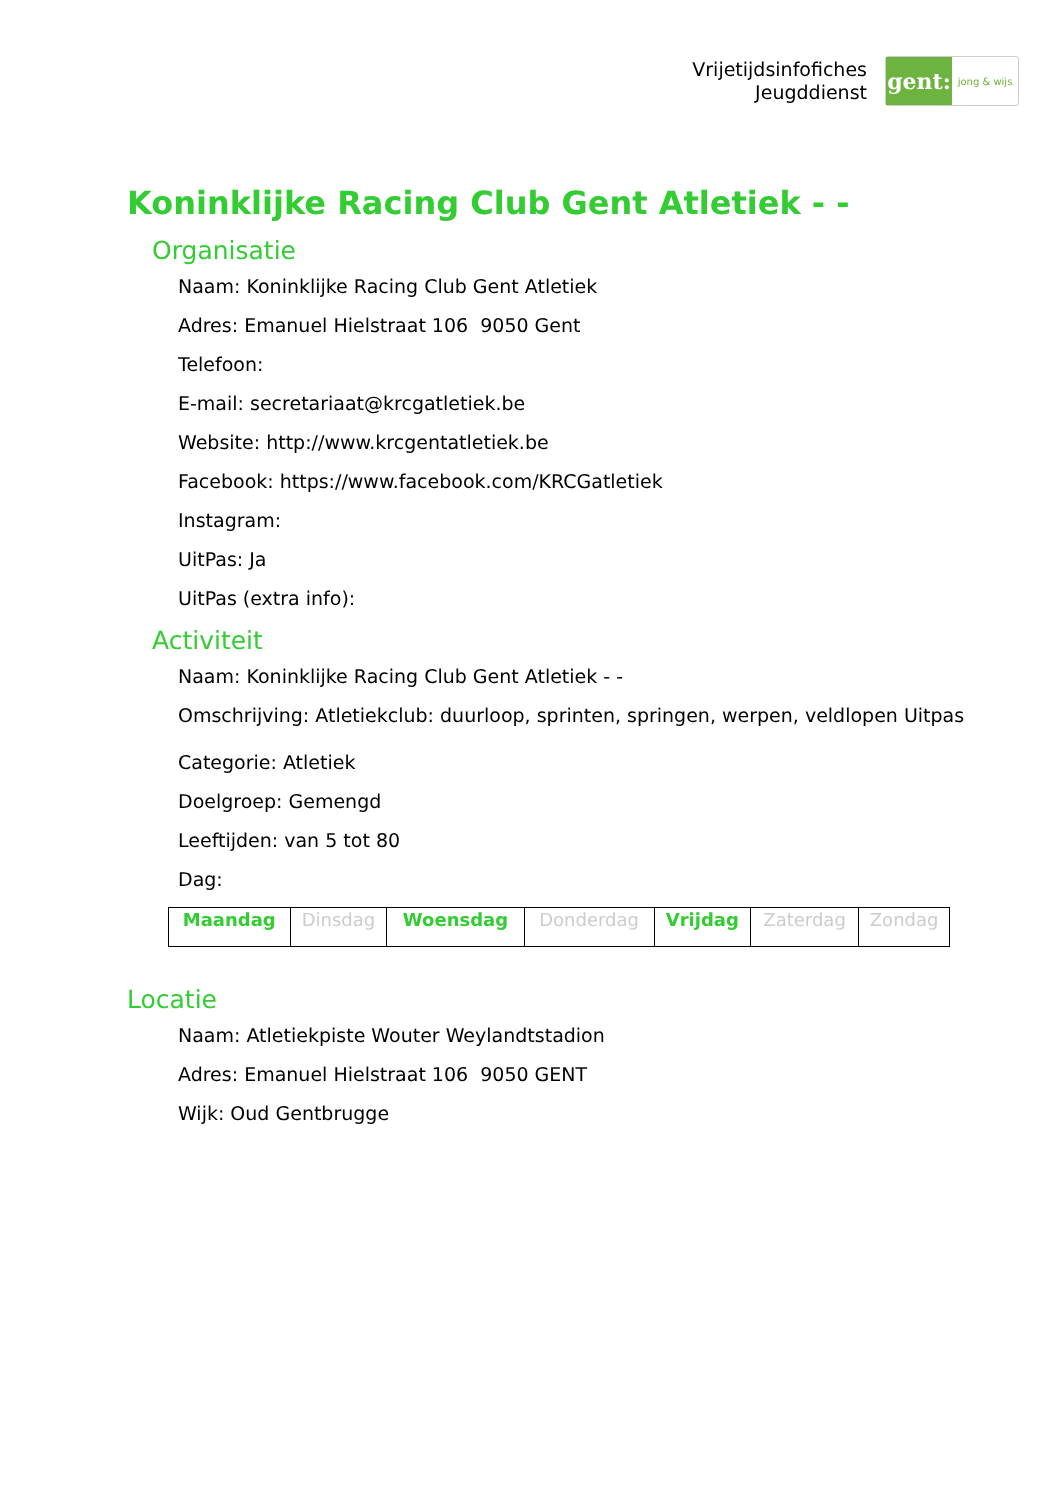Vrijetijdsinfofiches
Jeugddienst
gent:
jong & wijs
Koninklijke Racing Club Gent Atletiek - -
Organisatie
Naam: Koninklijke Racing Club Gent Atletiek
Adres: Emanuel Hielstraat 106 9050 Gent
Telefoon:
E-mail: secretariaat@krcgatletiek.be
Website: http://www.krcgentatletiek.be
Facebook: https://www.facebook.com/KRCGatletiek
Instagram:
UitPas: Ja
UitPas (extra info):
Activiteit
Naam: Koninklijke Racing Club Gent Atletiek - -
Omschrijving: Atletiekclub: duurloop, sprinten, springen, werpen, veldlopen Uitpas
Categorie: Atletiek
Doelgroep: Gemengd
Leeftijden: van 5 tot 80
Dag:
| Maandag | Dinsdag | Woensdag | Donderdag | Vrijdag | Zaterdag | Zondag |
Locatie
Naam: Atletiekpiste Wouter Weylandtstadion
Adres: Emanuel Hielstraat 106 9050 GENT
Wijk: Oud Gentbrugge